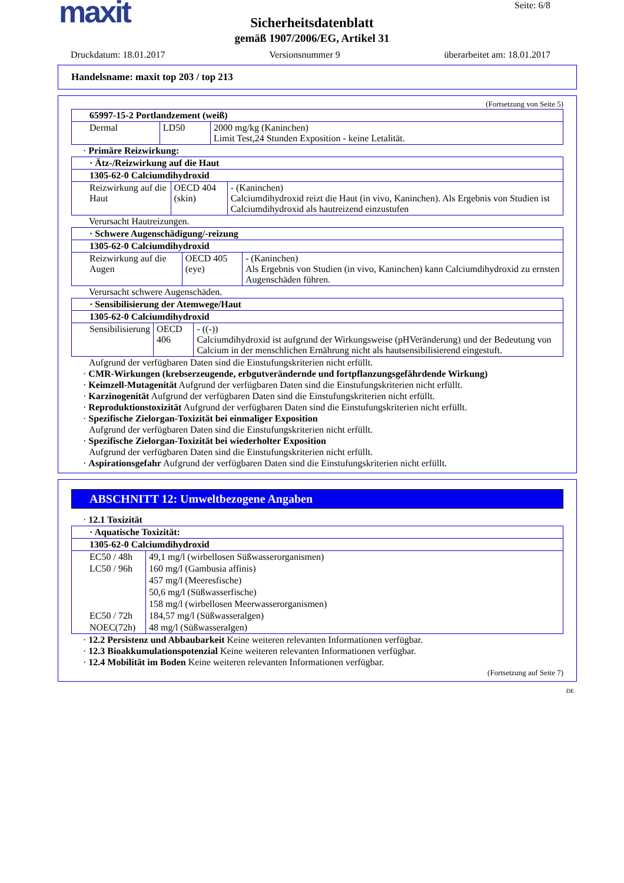maxit
Seite: 6/8
Sicherheitsdatenblatt
gemäß 1907/2006/EG, Artikel 31
Druckdatum: 18.01.2017 Versionsnummer 9 überarbeitet am: 18.01.2017
Handelsname: maxit top 203 / top 213
(Fortsetzung von Seite 5)
| 65997-15-2 Portlandzement (weiß) | | |
| Dermal | LD50 | 2000 mg/kg (Kaninchen) Limit Test,24 Stunden Exposition - keine Letalität. |
· Primäre Reizwirkung:
| · Ätz-/Reizwirkung auf die Haut | | |
| 1305-62-0 Calciumdihydroxid | | |
| Reizwirkung auf die Haut | OECD 404 (skin) | - (Kaninchen) Calciumdihydroxid reizt die Haut (in vivo, Kaninchen). Als Ergebnis von Studien ist Calciumdihydroxid als hautreizend einzustufen |
Verursacht Hautreizungen.
| · Schwere Augenschädigung/-reizung | | |
| 1305-62-0 Calciumdihydroxid | | |
| Reizwirkung auf die Augen | OECD 405 (eye) | - (Kaninchen) Als Ergebnis von Studien (in vivo, Kaninchen) kann Calciumdihydroxid zu ernsten Augenschäden führen. |
Verursacht schwere Augenschäden.
| · Sensibilisierung der Atemwege/Haut | | |
| 1305-62-0 Calciumdihydroxid | | |
| Sensibilisierung | OECD 406 | - ((-)) Calciumdihydroxid ist aufgrund der Wirkungsweise (pHVeränderung) und der Bedeutung von Calcium in der menschlichen Ernährung nicht als hautsensibilisierend eingestuft. |
Aufgrund der verfügbaren Daten sind die Einstufungskriterien nicht erfüllt.
· CMR-Wirkungen (krebserzeugende, erbgutverändernde und fortpflanzungsgefährdende Wirkung)
· Keimzell-Mutagenität Aufgrund der verfügbaren Daten sind die Einstufungskriterien nicht erfüllt.
· Karzinogenität Aufgrund der verfügbaren Daten sind die Einstufungskriterien nicht erfüllt.
· Reproduktionstoxizität Aufgrund der verfügbaren Daten sind die Einstufungskriterien nicht erfüllt.
· Spezifische Zielorgan-Toxizität bei einmaliger Exposition
Aufgrund der verfügbaren Daten sind die Einstufungskriterien nicht erfüllt.
· Spezifische Zielorgan-Toxizität bei wiederholter Exposition
Aufgrund der verfügbaren Daten sind die Einstufungskriterien nicht erfüllt.
· Aspirationsgefahr Aufgrund der verfügbaren Daten sind die Einstufungskriterien nicht erfüllt.
ABSCHNITT 12: Umweltbezogene Angaben
· 12.1 Toxizität
| · Aquatische Toxizität: | |
| 1305-62-0 Calciumdihydroxid | |
| EC50 / 48h | 49,1 mg/l (wirbellosen Süßwasserorganismen) |
| LC50 / 96h | 160 mg/l (Gambusia affinis) |
| | 457 mg/l (Meeresfische) |
| | 50,6 mg/l (Süßwasserfische) |
| | 158 mg/l (wirbellosen Meerwasserorganismen) |
| EC50 / 72h | 184,57 mg/l (Süßwasseralgen) |
| NOEC(72h) | 48 mg/l (Süßwasseralgen) |
· 12.2 Persistenz und Abbaubarkeit Keine weiteren relevanten Informationen verfügbar.
· 12.3 Bioakkumulationspotenzial Keine weiteren relevanten Informationen verfügbar.
· 12.4 Mobilität im Boden Keine weiteren relevanten Informationen verfügbar.
(Fortsetzung auf Seite 7)
DE